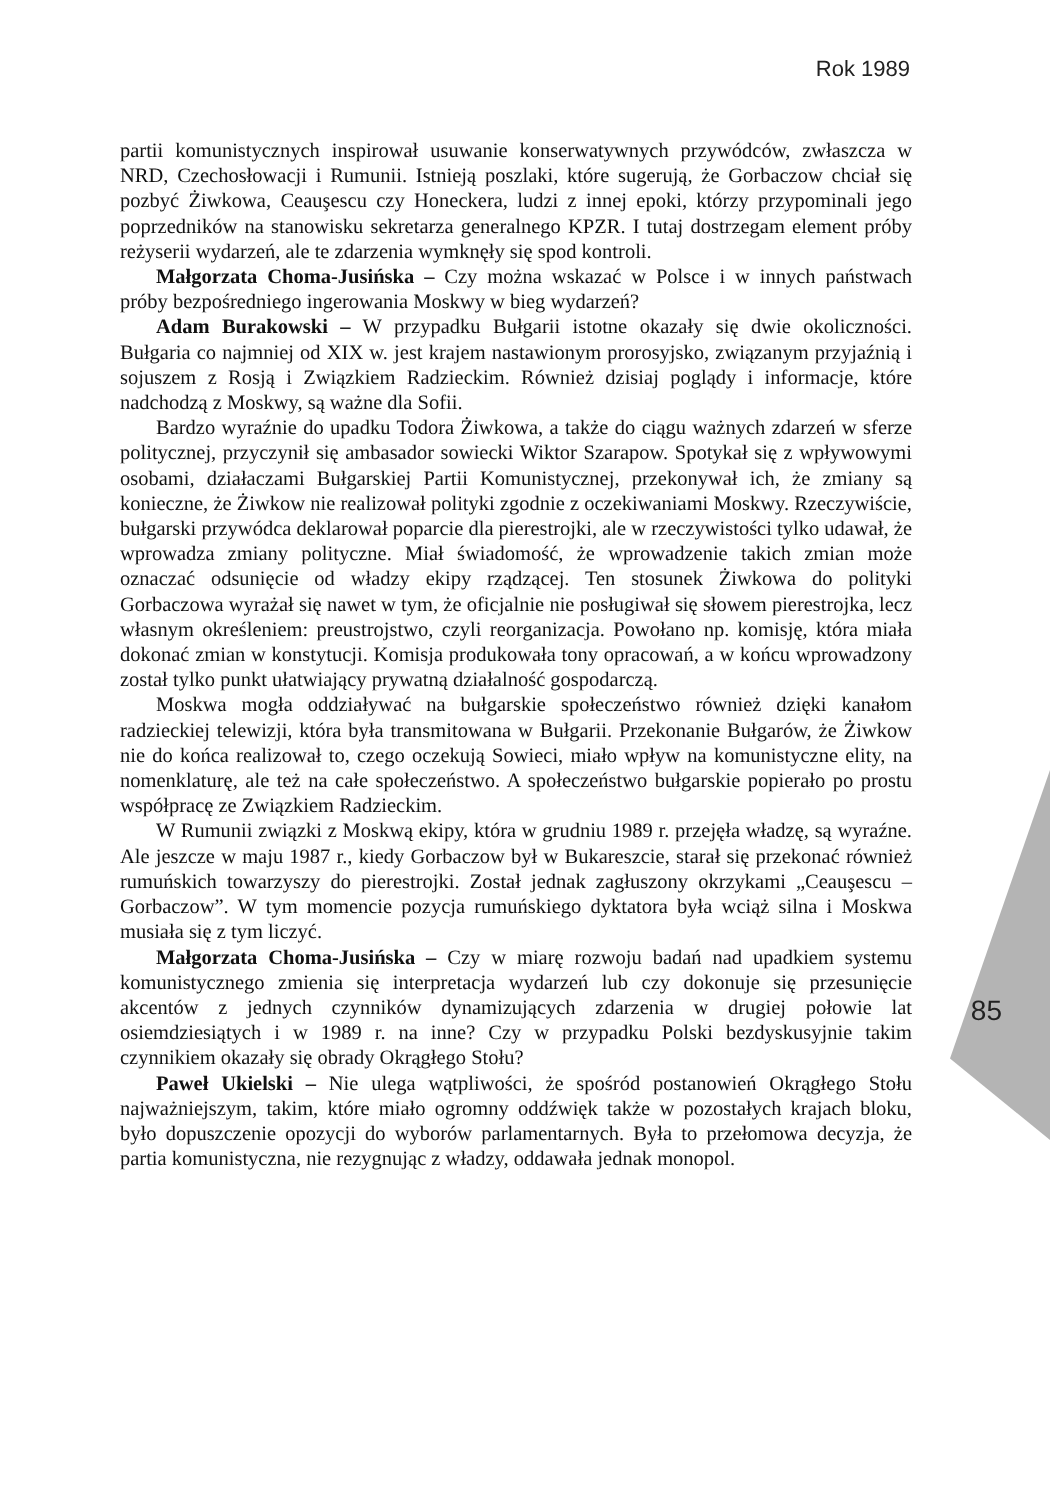Rok 1989
partii komunistycznych inspirował usuwanie konserwatywnych przywódców, zwłaszcza w NRD, Czechosłowacji i Rumunii. Istnieją poszlaki, które sugerują, że Gorbaczow chciał się pozbyć Żiwkowa, Ceauşescu czy Honeckera, ludzi z innej epoki, którzy przypominali jego poprzedników na stanowisku sekretarza generalnego KPZR. I tutaj dostrzegam element próby reżyserii wydarzeń, ale te zdarzenia wymknęły się spod kontroli.
Małgorzata Choma-Jusińska – Czy można wskazać w Polsce i w innych państwach próby bezpośredniego ingerowania Moskwy w bieg wydarzeń?
Adam Burakowski – W przypadku Bułgarii istotne okazały się dwie okoliczności. Bułgaria co najmniej od XIX w. jest krajem nastawionym prorosyjsko, związanym przyjaźnią i sojuszem z Rosją i Związkiem Radzieckim. Również dzisiaj poglądy i informacje, które nadchodzą z Moskwy, są ważne dla Sofii.
Bardzo wyraźnie do upadku Todora Żiwkowa, a także do ciągu ważnych zdarzeń w sferze politycznej, przyczynił się ambasador sowiecki Wiktor Szarapow. Spotykał się z wpływowymi osobami, działaczami Bułgarskiej Partii Komunistycznej, przekonywał ich, że zmiany są konieczne, że Żiwkow nie realizował polityki zgodnie z oczekiwaniami Moskwy. Rzeczywiście, bułgarski przywódca deklarował poparcie dla pierestrojki, ale w rzeczywistości tylko udawał, że wprowadza zmiany polityczne. Miał świadomość, że wprowadzenie takich zmian może oznaczać odsunięcie od władzy ekipy rządzącej. Ten stosunek Żiwkowa do polityki Gorbaczowa wyrażał się nawet w tym, że oficjalnie nie posługiwał się słowem pierestrojka, lecz własnym określeniem: preustrojstwo, czyli reorganizacja. Powołano np. komisję, która miała dokonać zmian w konstytucji. Komisja produkowała tony opracowań, a w końcu wprowadzony został tylko punkt ułatwiający prywatną działalność gospodarczą.
Moskwa mogła oddziaływać na bułgarskie społeczeństwo również dzięki kanałom radzieckiej telewizji, która była transmitowana w Bułgarii. Przekonanie Bułgarów, że Żiwkow nie do końca realizował to, czego oczekują Sowieci, miało wpływ na komunistyczne elity, na nomenklaturę, ale też na całe społeczeństwo. A społeczeństwo bułgarskie popierało po prostu współpracę ze Związkiem Radzieckim.
W Rumunii związki z Moskwą ekipy, która w grudniu 1989 r. przejęła władzę, są wyraźne. Ale jeszcze w maju 1987 r., kiedy Gorbaczow był w Bukareszcie, starał się przekonać również rumuńskich towarzyszy do pierestrojki. Został jednak zagłuszony okrzykami „Ceauşescu – Gorbaczow”. W tym momencie pozycja rumuńskiego dyktatora była wciąż silna i Moskwa musiała się z tym liczyć.
Małgorzata Choma-Jusińska – Czy w miarę rozwoju badań nad upadkiem systemu komunistycznego zmienia się interpretacja wydarzeń lub czy dokonuje się przesunięcie akcentów z jednych czynników dynamizujących zdarzenia w drugiej połowie lat osiemdziesiątych i w 1989 r. na inne? Czy w przypadku Polski bezdyskusyjnie takim czynnikiem okazały się obrady Okrągłego Stołu?
Paweł Ukielski – Nie ulega wątpliwości, że spośród postanowień Okrągłego Stołu najważniejszym, takim, które miało ogromny oddźwięk także w pozostałych krajach bloku, było dopuszczenie opozycji do wyborów parlamentarnych. Była to przełomowa decyzja, że partia komunistyczna, nie rezygnując z władzy, oddawała jednak monopol.
85